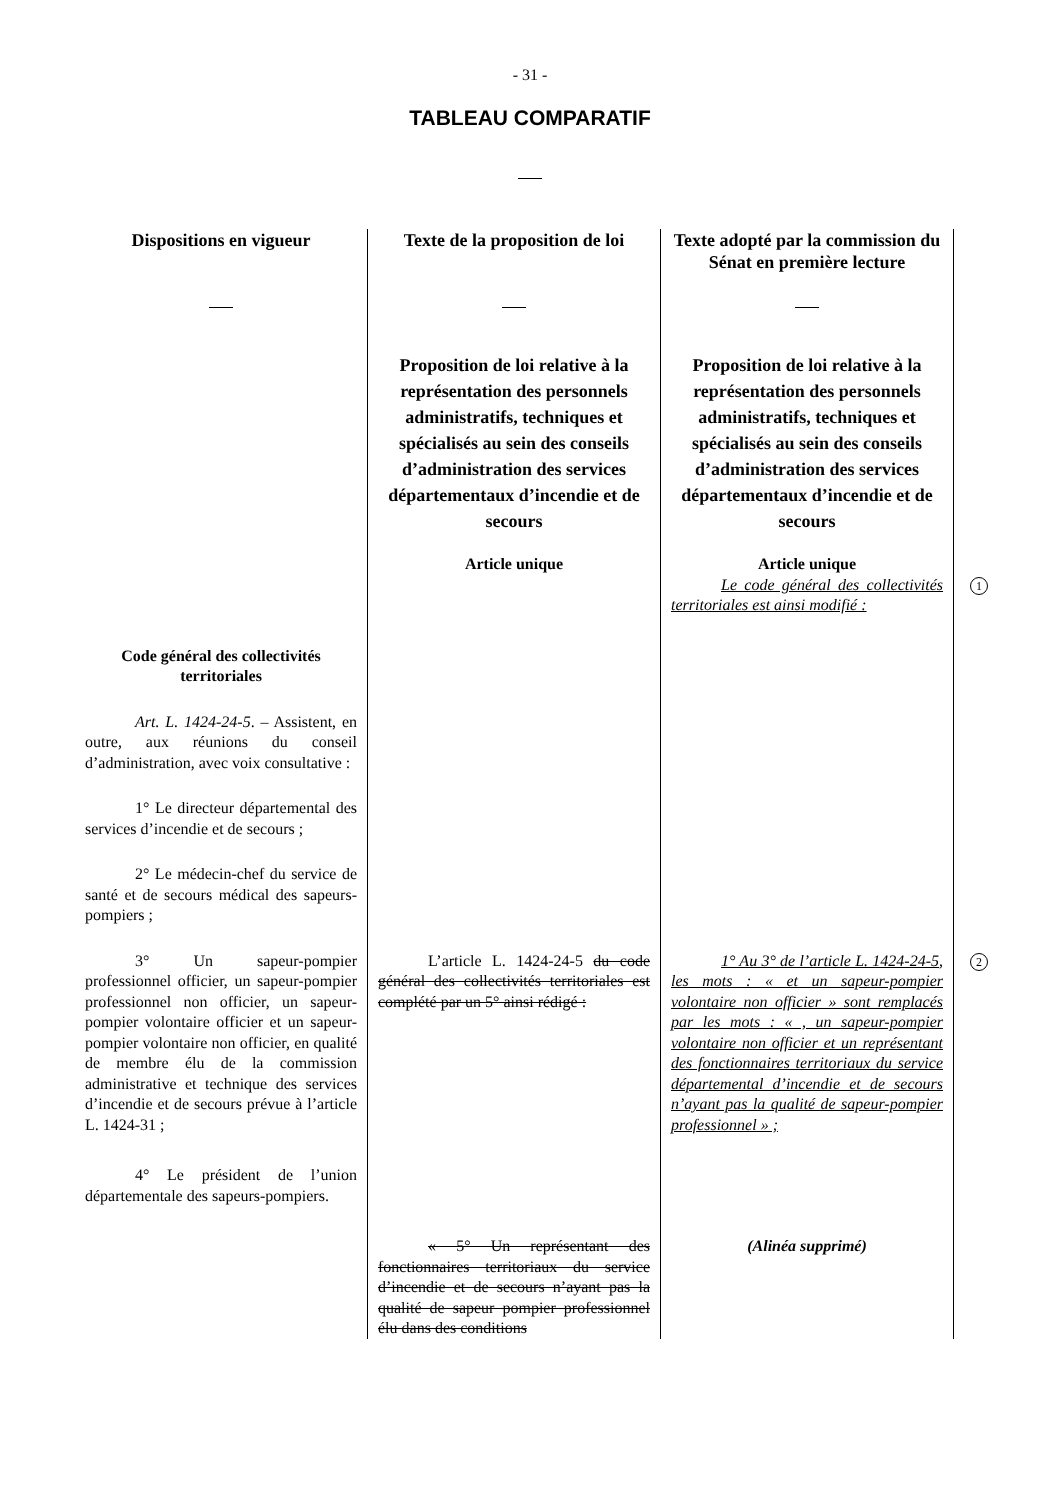- 31 -
TABLEAU COMPARATIF
| Dispositions en vigueur | Texte de la proposition de loi | Texte adopté par la commission du Sénat en première lecture | |
| | Proposition de loi relative à la représentation des personnels administratifs, techniques et spécialisés au sein des conseils d’administration des services départementaux d’incendie et de secours Article unique | Proposition de loi relative à la représentation des personnels administratifs, techniques et spécialisés au sein des conseils d’administration des services départementaux d’incendie et de secours Article unique | |
| | | Le code général des collectivités territoriales est ainsi modifié : | 1 |
| Code général des collectivités territoriales Art. L. 1424-24-5 . – Assistent, en outre, aux réunions du conseil d’administration, avec voix consultative : 1° Le directeur départemental des services d’incendie et de secours ; 2° Le médecin-chef du service de santé et de secours médical des sapeurs-pompiers ; | | | |
| 3° Un sapeur-pompier professionnel officier, un sapeur-pompier professionnel non officier, un sapeur-pompier volontaire officier et un sapeur-pompier volontaire non officier, en qualité de membre élu de la commission administrative et technique des services d’incendie et de secours prévue à l’article L. 1424-31 ; | L’article L. 1424-24-5 du code général des collectivités territoriales est complété par un 5° ainsi rédigé : | 1° Au 3° de l’article L. 1424-24-5, les mots : « et un sapeur-pompier volontaire non officier » sont remplacés par les mots : « , un sapeur-pompier volontaire non officier et un représentant des fonctionnaires territoriaux du service départemental d’incendie et de secours n’ayant pas la qualité de sapeur-pompier professionnel » ; | 2 |
| 4° Le président de l’union départementale des sapeurs-pompiers. | | | |
| | « 5° Un représentant des fonctionnaires territoriaux du service d’incendie et de secours n’ayant pas la qualité de sapeur pompier professionnel élu dans des conditions | (Alinéa supprimé) | |